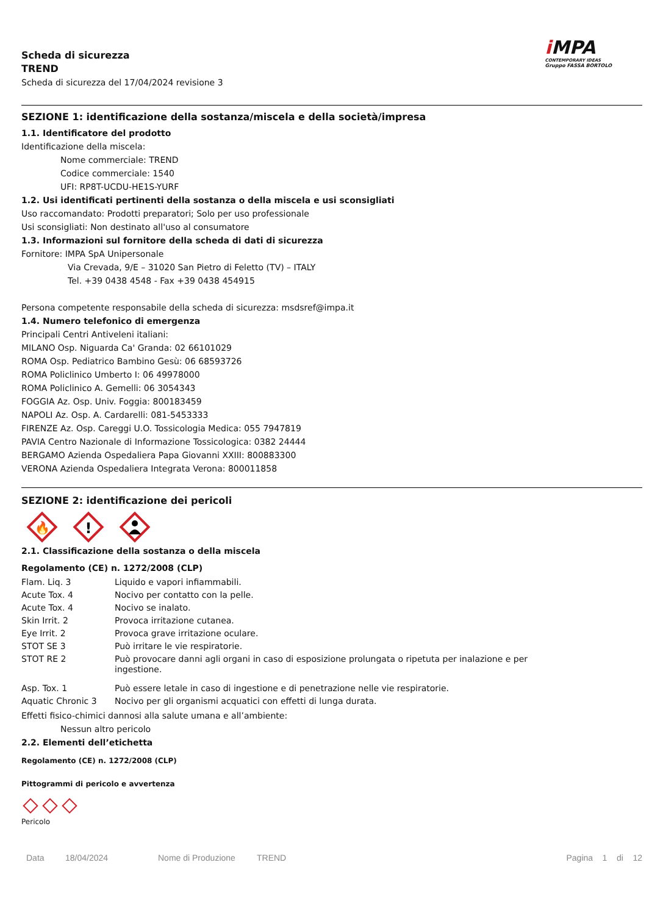Scheda di sicurezza
TREND
Scheda di sicurezza del 17/04/2024 revisione 3
i MPA
CONTEMPORARY IDEAS
Gruppo FASSA BORTOLO
SEZIONE 1: identificazione della sostanza/miscela e della società/impresa
1.1. Identificatore del prodotto
Identificazione della miscela:
Nome commerciale: TREND
Codice commerciale: 1540
UFI: RP8T-UCDU-HE1S-YURF
1.2. Usi identificati pertinenti della sostanza o della miscela e usi sconsigliati
Uso raccomandato: Prodotti preparatori; Solo per uso professionale
Usi sconsigliati: Non destinato all'uso al consumatore
1.3. Informazioni sul fornitore della scheda di dati di sicurezza
Fornitore: IMPA SpA Unipersonale
Via Crevada, 9/E – 31020 San Pietro di Feletto (TV) – ITALY
Tel. +39 0438 4548 - Fax +39 0438 454915
Persona competente responsabile della scheda di sicurezza: msdsref@impa.it
1.4. Numero telefonico di emergenza
Principali Centri Antiveleni italiani:
MILANO Osp. Niguarda Ca' Granda: 02 66101029
ROMA Osp. Pediatrico Bambino Gesù: 06 68593726
ROMA Policlinico Umberto I: 06 49978000
ROMA Policlinico A. Gemelli: 06 3054343
FOGGIA Az. Osp. Univ. Foggia: 800183459
NAPOLI Az. Osp. A. Cardarelli: 081-5453333
FIRENZE Az. Osp. Careggi U.O. Tossicologia Medica: 055 7947819
PAVIA Centro Nazionale di Informazione Tossicologica: 0382 24444
BERGAMO Azienda Ospedaliera Papa Giovanni XXIII: 800883300
VERONA Azienda Ospedaliera Integrata Verona: 800011858
SEZIONE 2: identificazione dei pericoli
🔥
!
2.1. Classificazione della sostanza o della miscela
Regolamento (CE) n. 1272/2008 (CLP)
| Flam. Liq. 3 | Liquido e vapori infiammabili. |
| Acute Tox. 4 | Nocivo per contatto con la pelle. |
| Acute Tox. 4 | Nocivo se inalato. |
| Skin Irrit. 2 | Provoca irritazione cutanea. |
| Eye Irrit. 2 | Provoca grave irritazione oculare. |
| STOT SE 3 | Può irritare le vie respiratorie. |
| STOT RE 2 | Può provocare danni agli organi in caso di esposizione prolungata o ripetuta per inalazione e per ingestione. |
| Asp. Tox. 1 | Può essere letale in caso di ingestione e di penetrazione nelle vie respiratorie. |
| Aquatic Chronic 3 | Nocivo per gli organismi acquatici con effetti di lunga durata. |
Effetti fisico-chimici dannosi alla salute umana e all’ambiente:
Nessun altro pericolo
2.2. Elementi dell’etichetta
Regolamento (CE) n. 1272/2008 (CLP)
Pittogrammi di pericolo e avvertenza
Pericolo
Data 18/04/2024 Nome di Produzione TREND Pagina 1 di 12